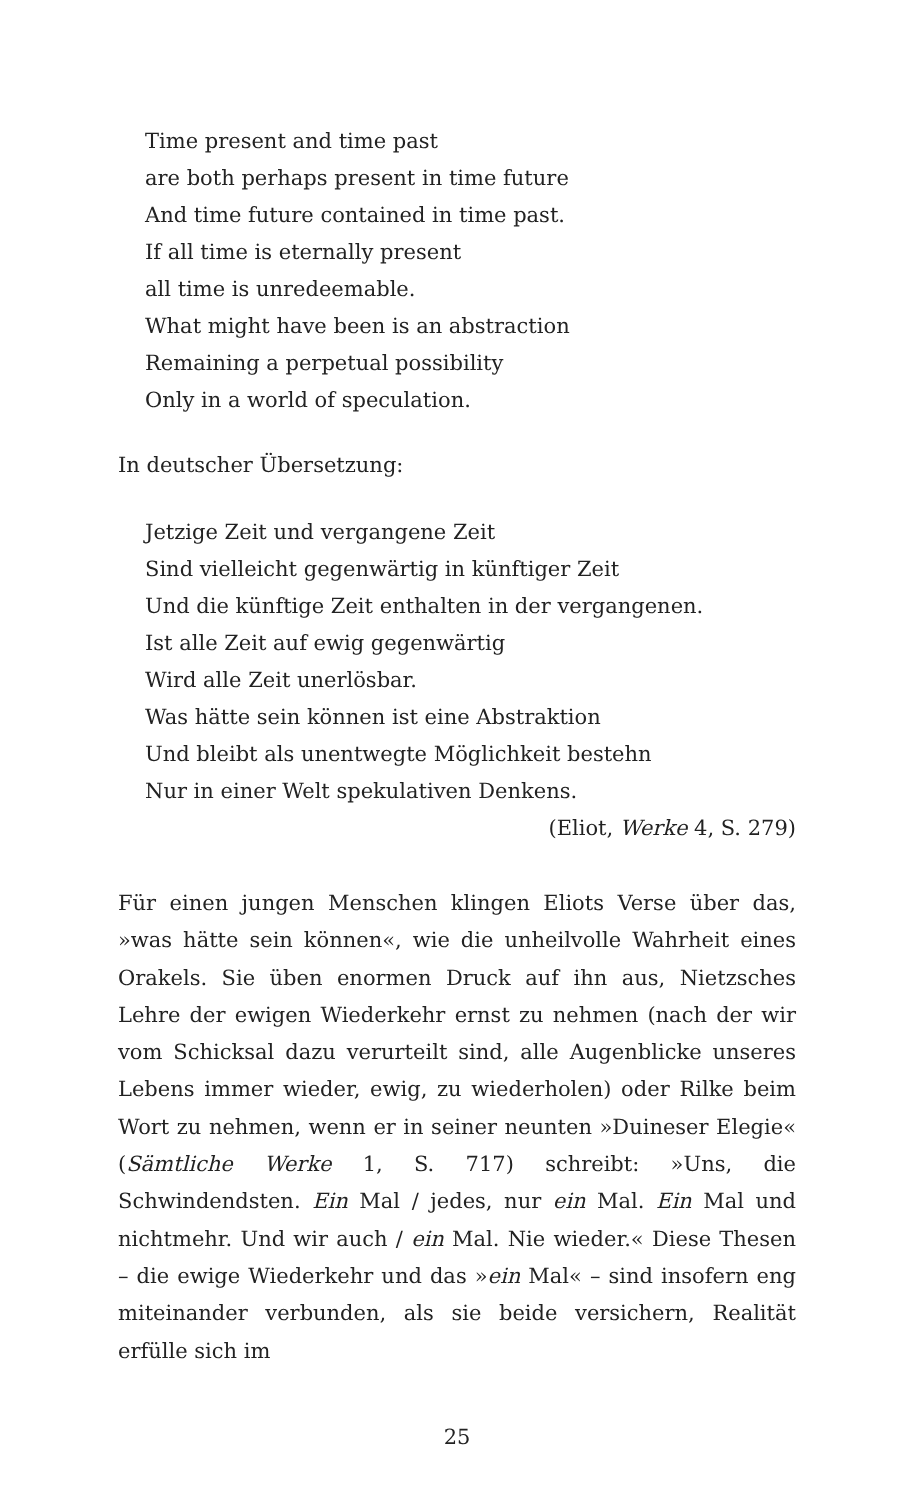Time present and time past
are both perhaps present in time future
And time future contained in time past.
If all time is eternally present
all time is unredeemable.
What might have been is an abstraction
Remaining a perpetual possibility
Only in a world of speculation.
In deutscher Übersetzung:
Jetzige Zeit und vergangene Zeit
Sind vielleicht gegenwärtig in künftiger Zeit
Und die künftige Zeit enthalten in der vergangenen.
Ist alle Zeit auf ewig gegenwärtig
Wird alle Zeit unerlösbar.
Was hätte sein können ist eine Abstraktion
Und bleibt als unentwegte Möglichkeit bestehn
Nur in einer Welt spekulativen Denkens.
(Eliot, Werke 4, S. 279)
Für einen jungen Menschen klingen Eliots Verse über das, »was hätte sein können«, wie die unheilvolle Wahrheit eines Orakels. Sie üben enormen Druck auf ihn aus, Nietzsches Lehre der ewigen Wiederkehr ernst zu nehmen (nach der wir vom Schicksal dazu verurteilt sind, alle Augenblicke unseres Lebens immer wieder, ewig, zu wiederholen) oder Rilke beim Wort zu nehmen, wenn er in seiner neunten »Duineser Elegie« (Sämtliche Werke 1, S. 717) schreibt: »Uns, die Schwindendsten. Ein Mal / jedes, nur ein Mal. Ein Mal und nichtmehr. Und wir auch / ein Mal. Nie wieder.« Diese Thesen – die ewige Wiederkehr und das »ein Mal« – sind insofern eng miteinander verbunden, als sie beide versichern, Realität erfülle sich im
25